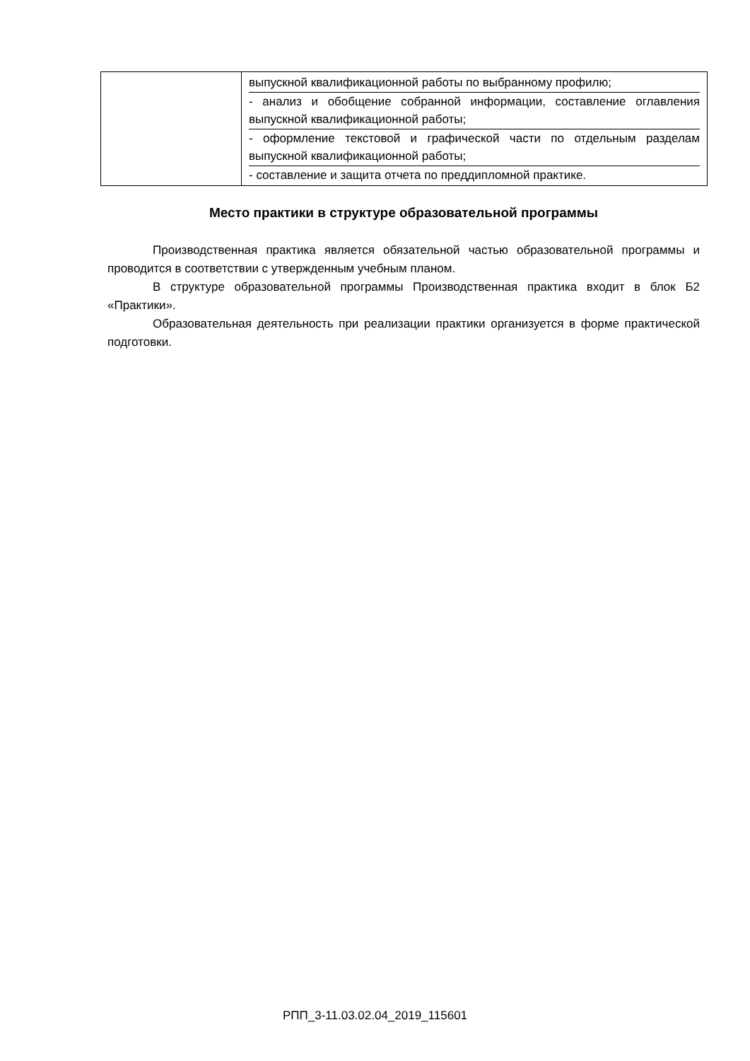| | выпускной квалификационной работы по выбранному профилю; - анализ и обобщение собранной информации, составление оглавления выпускной квалификационной работы; - оформление текстовой и графической части по отдельным разделам выпускной квалификационной работы; - составление и защита отчета по преддипломной практике. |
Место практики в структуре образовательной программы
Производственная практика является обязательной частью образовательной программы и проводится в соответствии с утвержденным учебным планом.
В структуре образовательной программы Производственная практика входит в блок Б2 «Практики».
Образовательная деятельность при реализации практики организуется в форме практической подготовки.
РПП_3-11.03.02.04_2019_115601